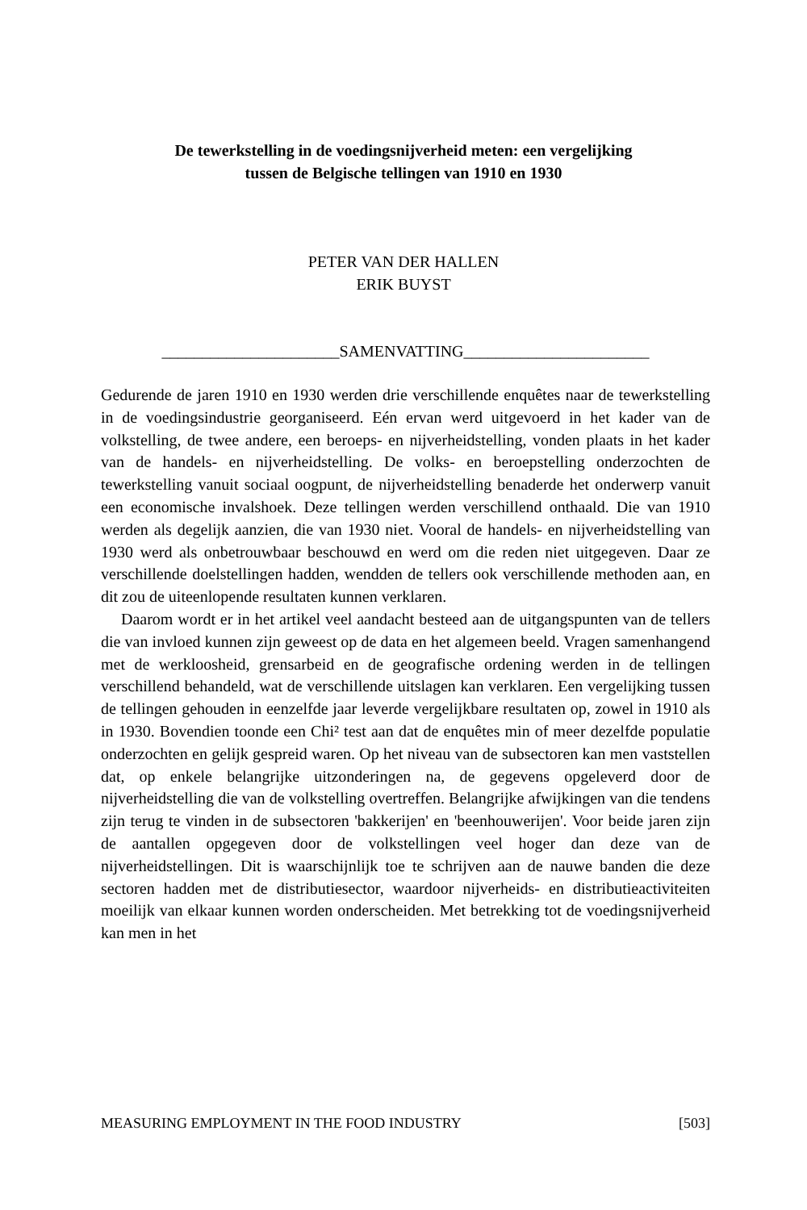De tewerkstelling in de voedingsnijverheid meten: een vergelijking
tussen de Belgische tellingen van 1910 en 1930
PETER VAN DER HALLEN
ERIK BUYST
______________________SAMENVATTING_______________________
Gedurende de jaren 1910 en 1930 werden drie verschillende enquêtes naar de tewerkstelling in de voedingsindustrie georganiseerd. Eén ervan werd uitge­voerd in het kader van de volkstelling, de twee andere, een beroeps- en nijverheidstelling, vonden plaats in het kader van de handels- en nijverheids­telling. De volks- en beroepstelling onderzochten de tewerkstelling vanuit sociaal oogpunt, de nijverheidstelling benaderde het onderwerp vanuit een economische invalshoek. Deze tellingen werden verschillend onthaald. Die van 1910 werden als degelijk aanzien, die van 1930 niet. Vooral de handels- en nijverheidstelling van 1930 werd als onbetrouwbaar beschouwd en werd om die reden niet uitgegeven. Daar ze verschillende doelstellingen hadden, wendden de tellers ook verschillende methoden aan, en dit zou de uiteenlo­pende resultaten kunnen verklaren.
Daarom wordt er in het artikel veel aandacht besteed aan de uitgangspun­ten van de tellers die van invloed kunnen zijn geweest op de data en het algemeen beeld. Vragen samenhangend met de werkloosheid, grensarbeid en de geografische ordening werden in de tellingen verschillend behandeld, wat de verschillende uitslagen kan verklaren. Een vergelijking tussen de tellingen gehouden in eenzelfde jaar leverde vergelijkbare resultaten op, zowel in 1910 als in 1930. Bovendien toonde een Chi² test aan dat de enquêtes min of meer dezelfde populatie onderzochten en gelijk gespreid waren. Op het niveau van de subsectoren kan men vaststellen dat, op enkele belangrijke uitzonderingen na, de gegevens opgeleverd door de nijverheidstelling die van de volkstelling overtreffen. Belangrijke afwijkingen van die tendens zijn terug te vinden in de subsectoren 'bakkerijen' en 'beenhouwerijen'. Voor beide jaren zijn de aantallen opgegeven door de volkstellingen veel hoger dan deze van de nijverheidstellingen. Dit is waarschijnlijk toe te schrijven aan de nauwe banden die deze sectoren hadden met de distributiesector, waardoor nijverheids- en distributieactiviteiten moeilijk van elkaar kunnen worden onderscheiden. Met betrekking tot de voedingsnijverheid kan men in het
MEASURING EMPLOYMENT IN THE FOOD INDUSTRY [503]